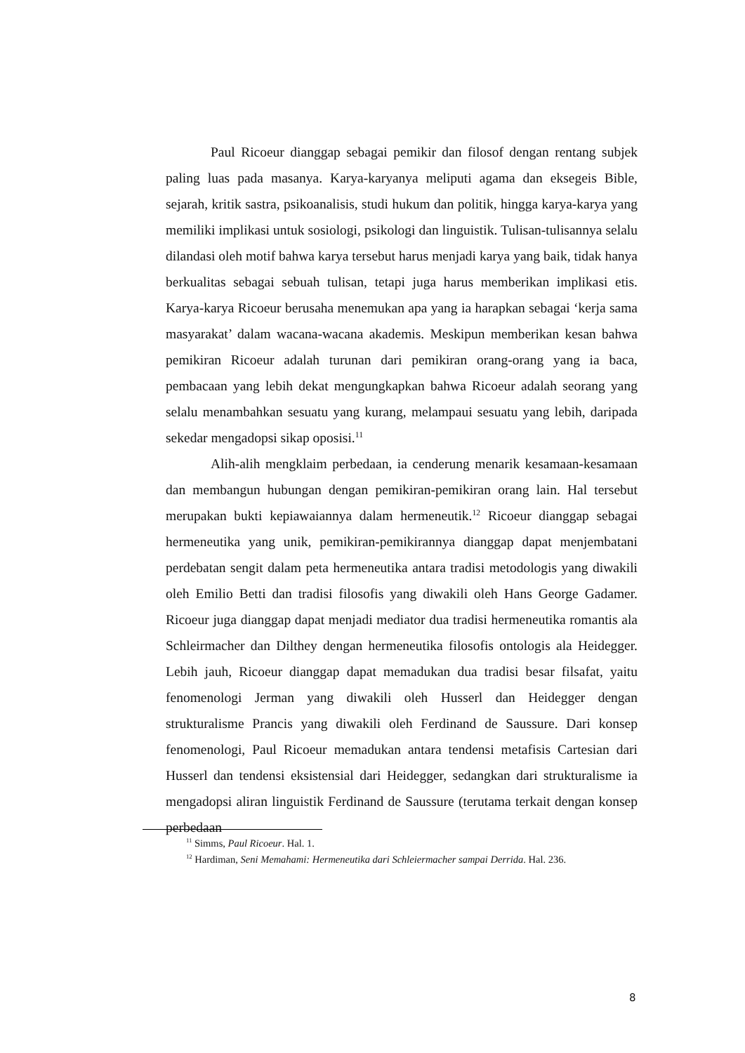Paul Ricoeur dianggap sebagai pemikir dan filosof dengan rentang subjek paling luas pada masanya. Karya-karyanya meliputi agama dan eksegeis Bible, sejarah, kritik sastra, psikoanalisis, studi hukum dan politik, hingga karya-karya yang memiliki implikasi untuk sosiologi, psikologi dan linguistik. Tulisan-tulisannya selalu dilandasi oleh motif bahwa karya tersebut harus menjadi karya yang baik, tidak hanya berkualitas sebagai sebuah tulisan, tetapi juga harus memberikan implikasi etis. Karya-karya Ricoeur berusaha menemukan apa yang ia harapkan sebagai ‘kerja sama masyarakat’ dalam wacana-wacana akademis. Meskipun memberikan kesan bahwa pemikiran Ricoeur adalah turunan dari pemikiran orang-orang yang ia baca, pembacaan yang lebih dekat mengungkapkan bahwa Ricoeur adalah seorang yang selalu menambahkan sesuatu yang kurang, melampaui sesuatu yang lebih, daripada sekedar mengadopsi sikap oposisi.<sup>11</sup>
Alih-alih mengklaim perbedaan, ia cenderung menarik kesamaan-kesamaan dan membangun hubungan dengan pemikiran-pemikiran orang lain. Hal tersebut merupakan bukti kepiawaiannya dalam hermeneutik.<sup>12</sup> Ricoeur dianggap sebagai hermeneutika yang unik, pemikiran-pemikirannya dianggap dapat menjembatani perdebatan sengit dalam peta hermeneutika antara tradisi metodologis yang diwakili oleh Emilio Betti dan tradisi filosofis yang diwakili oleh Hans George Gadamer. Ricoeur juga dianggap dapat menjadi mediator dua tradisi hermeneutika romantis ala Schleirmacher dan Dilthey dengan hermeneutika filosofis ontologis ala Heidegger. Lebih jauh, Ricoeur dianggap dapat memadukan dua tradisi besar filsafat, yaitu fenomenologi Jerman yang diwakili oleh Husserl dan Heidegger dengan strukturalisme Prancis yang diwakili oleh Ferdinand de Saussure. Dari konsep fenomenologi, Paul Ricoeur memadukan antara tendensi metafisis Cartesian dari Husserl dan tendensi eksistensial dari Heidegger, sedangkan dari strukturalisme ia mengadopsi aliran linguistik Ferdinand de Saussure (terutama terkait dengan konsep perbedaan
<sup>11</sup> Simms, Paul Ricoeur. Hal. 1.
<sup>12</sup> Hardiman, Seni Memahami: Hermeneutika dari Schleiermacher sampai Derrida. Hal. 236.
8